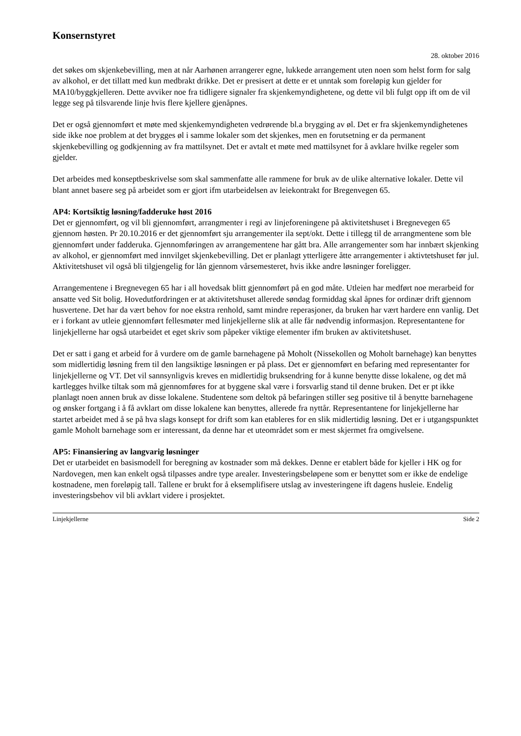Konsernstyret
28. oktober 2016
det søkes om skjenkebevilling, men at når Aarhønen arrangerer egne, lukkede arrangement uten noen som helst form for salg av alkohol, er det tillatt med kun medbrakt drikke. Det er presisert at dette er et unntak som foreløpig kun gjelder for MA10/byggkjelleren. Dette avviker noe fra tidligere signaler fra skjenkemyndighetene, og dette vil bli fulgt opp ift om de vil legge seg på tilsvarende linje hvis flere kjellere gjenåpnes.
Det er også gjennomført et møte med skjenkemyndigheten vedrørende bl.a brygging av øl. Det er fra skjenkemyndighetenes side ikke noe problem at det brygges øl i samme lokaler som det skjenkes, men en forutsetning er da permanent skjenkebevilling og godkjenning av fra mattilsynet. Det er avtalt et møte med mattilsynet for å avklare hvilke regeler som gjelder.
Det arbeides med konseptbeskrivelse som skal sammenfatte alle rammene for bruk av de ulike alternative lokaler. Dette vil blant annet basere seg på arbeidet som er gjort ifm utarbeidelsen av leiekontrakt for Bregenvegen 65.
AP4: Kortsiktig løsning/fadderuke høst 2016
Det er gjennomført, og vil bli gjennomført, arrangmenter i regi av linjeforeningene på aktivitetshuset i Bregnevegen 65 gjennom høsten. Pr 20.10.2016 er det gjennomført sju arrangementer ila sept/okt. Dette i tillegg til de arrangmentene som ble gjennomført under fadderuka. Gjennomføringen av arrangementene har gått bra. Alle arrangementer som har innbært skjenking av alkohol, er gjennomført med innvilget skjenkebevilling. Det er planlagt ytterligere åtte arrangementer i aktivtetshuset før jul. Aktivitetshuset vil også bli tilgjengelig for lån gjennom vårsemesteret, hvis ikke andre løsninger foreligger.
Arrangementene i Bregnevegen 65 har i all hovedsak blitt gjennomført på en god måte. Utleien har medført noe merarbeid for ansatte ved Sit bolig. Hovedutfordringen er at aktivitetshuset allerede søndag formiddag skal åpnes for ordinær drift gjennom husvertene. Det har da vært behov for noe ekstra renhold, samt mindre reperasjoner, da bruken har vært hardere enn vanlig. Det er i forkant av utleie gjennomført fellesmøter med linjekjellerne slik at alle får nødvendig informasjon. Representantene for linjekjellerne har også utarbeidet et eget skriv som påpeker viktige elementer ifm bruken av aktivitetshuset.
Det er satt i gang et arbeid for å vurdere om de gamle barnehagene på Moholt (Nissekollen og Moholt barnehage) kan benyttes som midlertidig løsning frem til den langsiktige løsningen er på plass. Det er gjennomført en befaring med representanter for linjekjellerne og VT. Det vil sannsynligvis kreves en midlertidig bruksendring for å kunne benytte disse lokalene, og det må kartlegges hvilke tiltak som må gjennomføres for at byggene skal være i forsvarlig stand til denne bruken. Det er pt ikke planlagt noen annen bruk av disse lokalene. Studentene som deltok på befaringen stiller seg positive til å benytte barnehagene og ønsker fortgang i å få avklart om disse lokalene kan benyttes, allerede fra nyttår. Representantene for linjekjellerne har startet arbeidet med å se på hva slags konsept for drift som kan etableres for en slik midlertidig løsning. Det er i utgangspunktet gamle Moholt barnehage som er interessant, da denne har et uteområdet som er mest skjermet fra omgivelsene.
AP5: Finansiering av langvarig løsninger
Det er utarbeidet en basismodell for beregning av kostnader som må dekkes. Denne er etablert både for kjeller i HK og for Nardovegen, men kan enkelt også tilpasses andre type arealer. Investeringsbeløpene som er benyttet som er ikke de endelige kostnadene, men foreløpig tall. Tallene er brukt for å eksemplifisere utslag av investeringene ift dagens husleie. Endelig investeringsbehov vil bli avklart videre i prosjektet.
Linjekjellerne Side 2